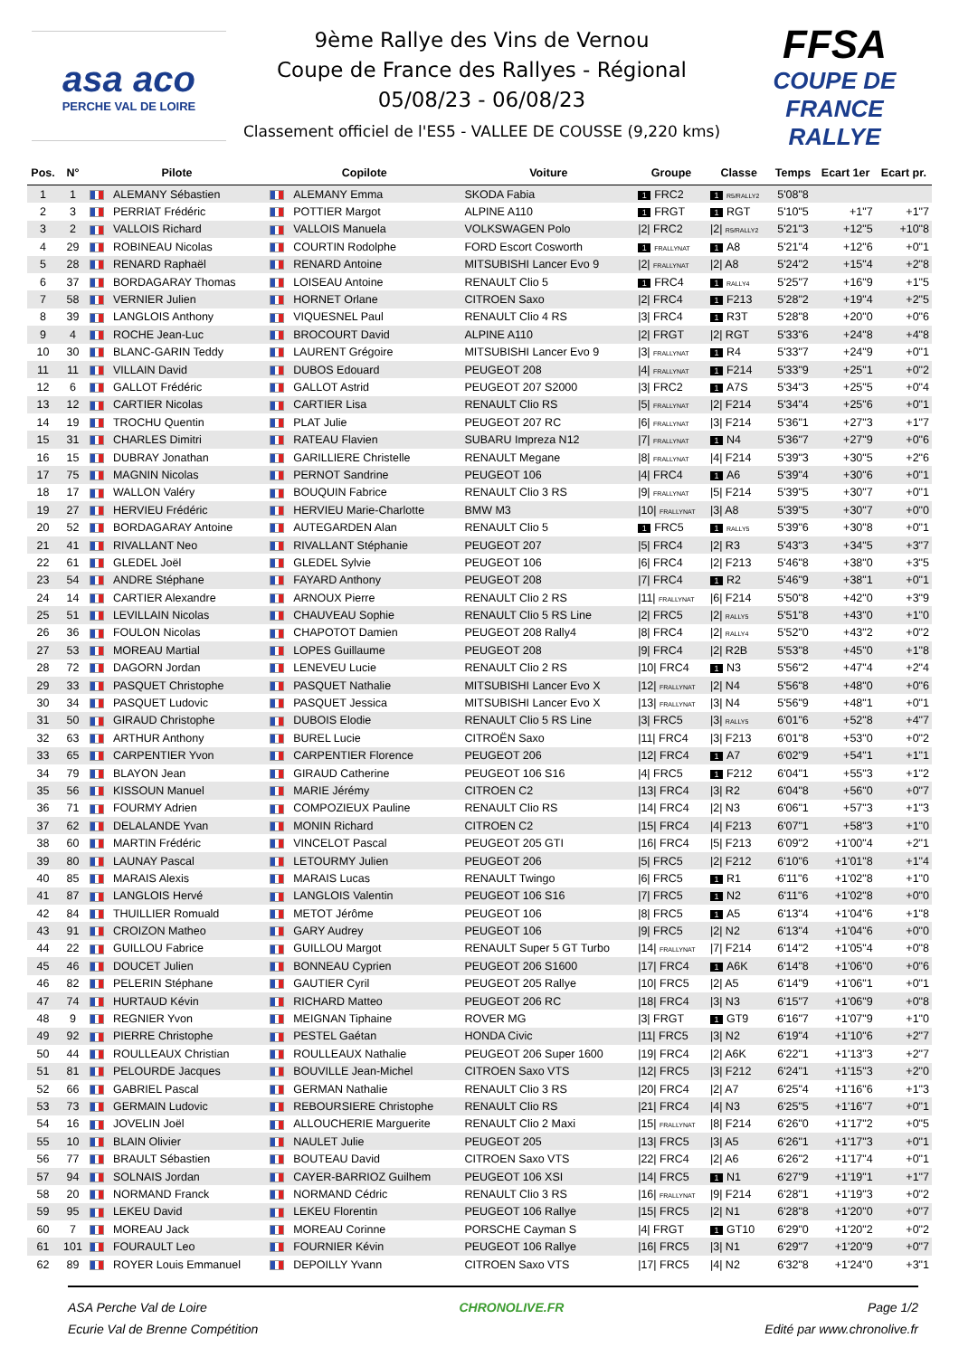asa aco
PERCHE VAL DE LOIRE
9ème Rallye des Vins de Vernou
Coupe de France des Rallyes - Régional
05/08/23 - 06/08/23
Classement officiel de l'ES5 - VALLEE DE COUSSE (9,220 kms)
FFSA
COUPE DE FRANCE RALLYE
| Pos. | N° | Pilote | Copilote | Voiture | Groupe | Classe | Temps | Ecart 1er | Ecart pr. |
| --- | --- | --- | --- | --- | --- | --- | --- | --- | --- |
| 1 | 1 | ALEMANY Sébastien | ALEMANY Emma | SKODA Fabia | 1 FRC2 | 1 R5/RALLY2 | 5'08"8 | | |
| 2 | 3 | PERRIAT Frédéric | POTTIER Margot | ALPINE A110 | 1 FRGT | 1 RGT | 5'10"5 | +1"7 | +1"7 |
| 3 | 2 | VALLOIS Richard | VALLOIS Manuela | VOLKSWAGEN Polo | /2/ FRC2 | /2/ R5/RALLY2 | 5'21"3 | +12"5 | +10"8 |
| 4 | 29 | ROBINEAU Nicolas | COURTIN Rodolphe | FORD Escort Cosworth | 1 FRALLYNAT | 1 A8 | 5'21"4 | +12"6 | +0"1 |
| 5 | 28 | RENARD Raphaël | RENARD Antoine | MITSUBISHI Lancer Evo 9 | /2/ FRALLYNAT | /2/ A8 | 5'24"2 | +15"4 | +2"8 |
| 6 | 37 | BORDAGARAY Thomas | LOISEAU Antoine | RENAULT Clio 5 | 1 FRC4 | 1 RALLY4 | 5'25"7 | +16"9 | +1"5 |
| 7 | 58 | VERNIER Julien | HORNET Orlane | CITROEN Saxo | /2/ FRC4 | 1 F213 | 5'28"2 | +19"4 | +2"5 |
| 8 | 39 | LANGLOIS Anthony | VIQUESNEL Paul | RENAULT Clio 4 RS | /3/ FRC4 | 1 R3T | 5'28"8 | +20"0 | +0"6 |
| 9 | 4 | ROCHE Jean-Luc | BROCOURT David | ALPINE A110 | /2/ FRGT | /2/ RGT | 5'33"6 | +24"8 | +4"8 |
| 10 | 30 | BLANC-GARIN Teddy | LAURENT Grégoire | MITSUBISHI Lancer Evo 9 | /3/ FRALLYNAT | 1 R4 | 5'33"7 | +24"9 | +0"1 |
| 11 | 11 | VILLAIN David | DUBOS Edouard | PEUGEOT 208 | /4/ FRALLYNAT | 1 F214 | 5'33"9 | +25"1 | +0"2 |
| 12 | 6 | GALLOT Frédéric | GALLOT Astrid | PEUGEOT 207 S2000 | /3/ FRC2 | 1 A7S | 5'34"3 | +25"5 | +0"4 |
| 13 | 12 | CARTIER Nicolas | CARTIER Lisa | RENAULT Clio RS | /5/ FRALLYNAT | /2/ F214 | 5'34"4 | +25"6 | +0"1 |
| 14 | 19 | TROCHU Quentin | PLAT Julie | PEUGEOT 207 RC | /6/ FRALLYNAT | /3/ F214 | 5'36"1 | +27"3 | +1"7 |
| 15 | 31 | CHARLES Dimitri | RATEAU Flavien | SUBARU Impreza N12 | /7/ FRALLYNAT | 1 N4 | 5'36"7 | +27"9 | +0"6 |
| 16 | 15 | DUBRAY Jonathan | GARILLIERE Christelle | RENAULT Megane | /8/ FRALLYNAT | /4/ F214 | 5'39"3 | +30"5 | +2"6 |
| 17 | 75 | MAGNIN Nicolas | PERNOT Sandrine | PEUGEOT 106 | /4/ FRC4 | 1 A6 | 5'39"4 | +30"6 | +0"1 |
| 18 | 17 | WALLON Valéry | BOUQUIN Fabrice | RENAULT Clio 3 RS | /9/ FRALLYNAT | /5/ F214 | 5'39"5 | +30"7 | +0"1 |
| 19 | 27 | HERVIEU Frédéric | HERVIEU Marie-Charlotte | BMW M3 | /10/ FRALLYNAT | /3/ A8 | 5'39"5 | +30"7 | +0"0 |
| 20 | 52 | BORDAGARAY Antoine | AUTEGARDEN Alan | RENAULT Clio 5 | 1 FRC5 | 1 RALLY5 | 5'39"6 | +30"8 | +0"1 |
| 21 | 41 | RIVALLANT Neo | RIVALLANT Stéphanie | PEUGEOT 207 | /5/ FRC4 | /2/ R3 | 5'43"3 | +34"5 | +3"7 |
| 22 | 61 | GLEDEL Joël | GLEDEL Sylvie | PEUGEOT 106 | /6/ FRC4 | /2/ F213 | 5'46"8 | +38"0 | +3"5 |
| 23 | 54 | ANDRE Stéphane | FAYARD Anthony | PEUGEOT 208 | /7/ FRC4 | 1 R2 | 5'46"9 | +38"1 | +0"1 |
| 24 | 14 | CARTIER Alexandre | ARNOUX Pierre | RENAULT Clio 2 RS | /11/ FRALLYNAT | /6/ F214 | 5'50"8 | +42"0 | +3"9 |
| 25 | 51 | LEVILLAIN Nicolas | CHAUVEAU Sophie | RENAULT Clio 5 RS Line | /2/ FRC5 | /2/ RALLY5 | 5'51"8 | +43"0 | +1"0 |
| 26 | 36 | FOULON Nicolas | CHAPOTOT Damien | PEUGEOT 208 Rally4 | /8/ FRC4 | /2/ RALLY4 | 5'52"0 | +43"2 | +0"2 |
| 27 | 53 | MOREAU Martial | LOPES Guillaume | PEUGEOT 208 | /9/ FRC4 | /2/ R2B | 5'53"8 | +45"0 | +1"8 |
| 28 | 72 | DAGORN Jordan | LENEVEU Lucie | RENAULT Clio 2 RS | /10/ FRC4 | 1 N3 | 5'56"2 | +47"4 | +2"4 |
| 29 | 33 | PASQUET Christophe | PASQUET Nathalie | MITSUBISHI Lancer Evo X | /12/ FRALLYNAT | /2/ N4 | 5'56"8 | +48"0 | +0"6 |
| 30 | 34 | PASQUET Ludovic | PASQUET Jessica | MITSUBISHI Lancer Evo X | /13/ FRALLYNAT | /3/ N4 | 5'56"9 | +48"1 | +0"1 |
| 31 | 50 | GIRAUD Christophe | DUBOIS Elodie | RENAULT Clio 5 RS Line | /3/ FRC5 | /3/ RALLY5 | 6'01"6 | +52"8 | +4"7 |
| 32 | 63 | ARTHUR Anthony | BUREL Lucie | CITROËN Saxo | /11/ FRC4 | /3/ F213 | 6'01"8 | +53"0 | +0"2 |
| 33 | 65 | CARPENTIER Yvon | CARPENTIER Florence | PEUGEOT 206 | /12/ FRC4 | 1 A7 | 6'02"9 | +54"1 | +1"1 |
| 34 | 79 | BLAYON Jean | GIRAUD Catherine | PEUGEOT 106 S16 | /4/ FRC5 | 1 F212 | 6'04"1 | +55"3 | +1"2 |
| 35 | 56 | KISSOUN Manuel | MARIE Jérémy | CITROEN C2 | /13/ FRC4 | /3/ R2 | 6'04"8 | +56"0 | +0"7 |
| 36 | 71 | FOURMY Adrien | COMPOZIEUX Pauline | RENAULT Clio RS | /14/ FRC4 | /2/ N3 | 6'06"1 | +57"3 | +1"3 |
| 37 | 62 | DELALANDE Yvan | MONIN Richard | CITROEN C2 | /15/ FRC4 | /4/ F213 | 6'07"1 | +58"3 | +1"0 |
| 38 | 60 | MARTIN Frédéric | VINCELOT Pascal | PEUGEOT 205 GTI | /16/ FRC4 | /5/ F213 | 6'09"2 | +1'00"4 | +2"1 |
| 39 | 80 | LAUNAY Pascal | LETOURMY Julien | PEUGEOT 206 | /5/ FRC5 | /2/ F212 | 6'10"6 | +1'01"8 | +1"4 |
| 40 | 85 | MARAIS Alexis | MARAIS Lucas | RENAULT Twingo | /6/ FRC5 | 1 R1 | 6'11"6 | +1'02"8 | +1"0 |
| 41 | 87 | LANGLOIS Hervé | LANGLOIS Valentin | PEUGEOT 106 S16 | /7/ FRC5 | 1 N2 | 6'11"6 | +1'02"8 | +0"0 |
| 42 | 84 | THUILLIER Romuald | METOT Jérôme | PEUGEOT 106 | /8/ FRC5 | 1 A5 | 6'13"4 | +1'04"6 | +1"8 |
| 43 | 91 | CROIZON Matheo | GARY Audrey | PEUGEOT 106 | /9/ FRC5 | /2/ N2 | 6'13"4 | +1'04"6 | +0"0 |
| 44 | 22 | GUILLOU Fabrice | GUILLOU Margot | RENAULT Super 5 GT Turbo | /14/ FRALLYNAT | /7/ F214 | 6'14"2 | +1'05"4 | +0"8 |
| 45 | 46 | DOUCET Julien | BONNEAU Cyprien | PEUGEOT 206 S1600 | /17/ FRC4 | 1 A6K | 6'14"8 | +1'06"0 | +0"6 |
| 46 | 82 | PELERIN Stéphane | GAUTIER Cyril | PEUGEOT 205 Rallye | /10/ FRC5 | /2/ A5 | 6'14"9 | +1'06"1 | +0"1 |
| 47 | 74 | HURTAUD Kévin | RICHARD Matteo | PEUGEOT 206 RC | /18/ FRC4 | /3/ N3 | 6'15"7 | +1'06"9 | +0"8 |
| 48 | 9 | REGNIER Yvon | MEIGNAN Tiphaine | ROVER MG | /3/ FRGT | 1 GT9 | 6'16"7 | +1'07"9 | +1"0 |
| 49 | 92 | PIERRE Christophe | PESTEL Gaétan | HONDA Civic | /11/ FRC5 | /3/ N2 | 6'19"4 | +1'10"6 | +2"7 |
| 50 | 44 | ROULLEAUX Christian | ROULLEAUX Nathalie | PEUGEOT 206 Super 1600 | /19/ FRC4 | /2/ A6K | 6'22"1 | +1'13"3 | +2"7 |
| 51 | 81 | PELOURDE Jacques | BOUVILLE Jean-Michel | CITROEN Saxo VTS | /12/ FRC5 | /3/ F212 | 6'24"1 | +1'15"3 | +2"0 |
| 52 | 66 | GABRIEL Pascal | GERMAN Nathalie | RENAULT Clio 3 RS | /20/ FRC4 | /2/ A7 | 6'25"4 | +1'16"6 | +1"3 |
| 53 | 73 | GERMAIN Ludovic | REBOURSIERE Christophe | RENAULT Clio RS | /21/ FRC4 | /4/ N3 | 6'25"5 | +1'16"7 | +0"1 |
| 54 | 16 | JOVELIN Joël | ALLOUCHERIE Marguerite | RENAULT Clio 2 Maxi | /15/ FRALLYNAT | /8/ F214 | 6'26"0 | +1'17"2 | +0"5 |
| 55 | 10 | BLAIN Olivier | NAULET Julie | PEUGEOT 205 | /13/ FRC5 | /3/ A5 | 6'26"1 | +1'17"3 | +0"1 |
| 56 | 77 | BRAULT Sébastien | BOUTEAU David | CITROEN Saxo VTS | /22/ FRC4 | /2/ A6 | 6'26"2 | +1'17"4 | +0"1 |
| 57 | 94 | SOLNAIS Jordan | CAYER-BARRIOZ Guilhem | PEUGEOT 106 XSI | /14/ FRC5 | 1 N1 | 6'27"9 | +1'19"1 | +1"7 |
| 58 | 20 | NORMAND Franck | NORMAND Cédric | RENAULT Clio 3 RS | /16/ FRALLYNAT | /9/ F214 | 6'28"1 | +1'19"3 | +0"2 |
| 59 | 95 | LEKEU David | LEKEU Florentin | PEUGEOT 106 Rallye | /15/ FRC5 | /2/ N1 | 6'28"8 | +1'20"0 | +0"7 |
| 60 | 7 | MOREAU Jack | MOREAU Corinne | PORSCHE Cayman S | /4/ FRGT | 1 GT10 | 6'29"0 | +1'20"2 | +0"2 |
| 61 | 101 | FOURAULT Leo | FOURNIER Kévin | PEUGEOT 106 Rallye | /16/ FRC5 | /3/ N1 | 6'29"7 | +1'20"9 | +0"7 |
| 62 | 89 | ROYER Louis Emmanuel | DEPOILLY Yvann | CITROEN Saxo VTS | /17/ FRC5 | /4/ N2 | 6'32"8 | +1'24"0 | +3"1 |
ASA Perche Val de Loire
Ecurie Val de Brenne Compétition
CHRONOLIVE.FR Page 1/2
Edité par www.chronolive.fr